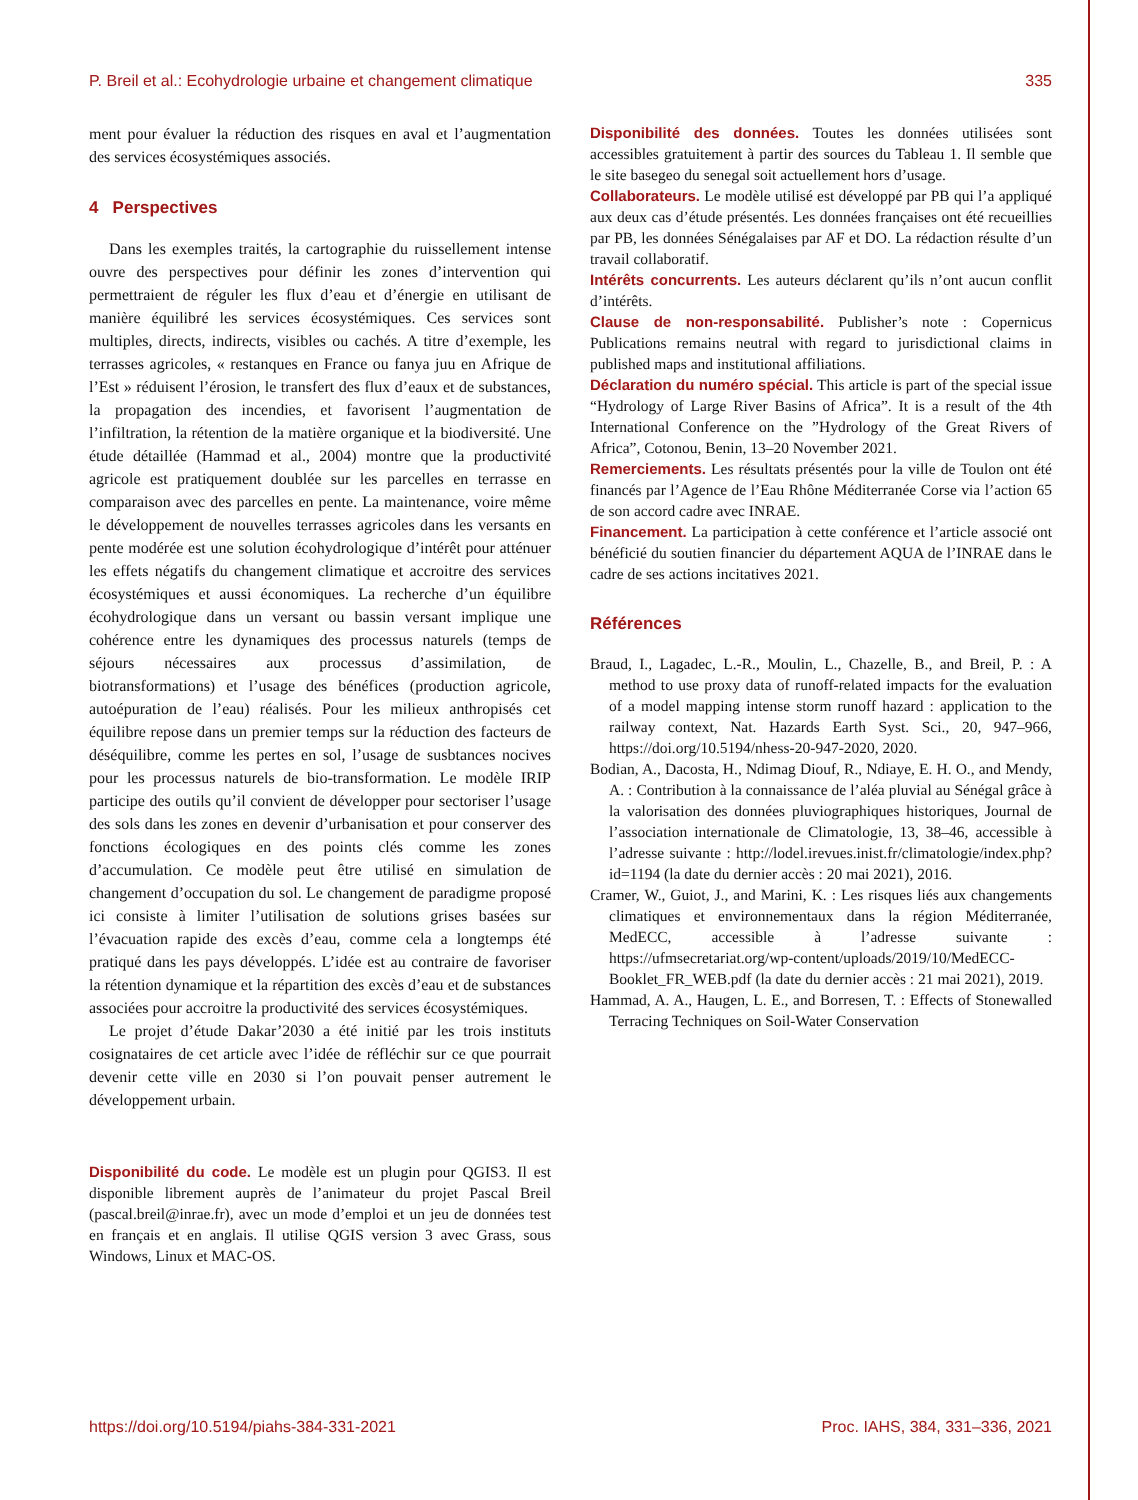P. Breil et al.: Ecohydrologie urbaine et changement climatique 335
ment pour évaluer la réduction des risques en aval et l’augmentation des services écosystémiques associés.
4 Perspectives
Dans les exemples traités, la cartographie du ruissellement intense ouvre des perspectives pour définir les zones d’intervention qui permettraient de réguler les flux d’eau et d’énergie en utilisant de manière équilibré les services écosystémiques. Ces services sont multiples, directs, indirects, visibles ou cachés. A titre d’exemple, les terrasses agricoles, « restanques en France ou fanya juu en Afrique de l’Est » réduisent l’érosion, le transfert des flux d’eaux et de substances, la propagation des incendies, et favorisent l’augmentation de l’infiltration, la rétention de la matière organique et la biodiversité. Une étude détaillée (Hammad et al., 2004) montre que la productivité agricole est pratiquement doublée sur les parcelles en terrasse en comparaison avec des parcelles en pente. La maintenance, voire même le développement de nouvelles terrasses agricoles dans les versants en pente modérée est une solution écohydrologique d’intérêt pour atténuer les effets négatifs du changement climatique et accroitre des services écosystémiques et aussi économiques. La recherche d’un équilibre écohydrologique dans un versant ou bassin versant implique une cohérence entre les dynamiques des processus naturels (temps de séjours nécessaires aux processus d’assimilation, de biotransformations) et l’usage des bénéfices (production agricole, autoépuration de l’eau) réalisés. Pour les milieux anthropisés cet équilibre repose dans un premier temps sur la réduction des facteurs de déséquilibre, comme les pertes en sol, l’usage de susbtances nocives pour les processus naturels de bio-transformation. Le modèle IRIP participe des outils qu’il convient de développer pour sectoriser l’usage des sols dans les zones en devenir d’urbanisation et pour conserver des fonctions écologiques en des points clés comme les zones d’accumulation. Ce modèle peut être utilisé en simulation de changement d’occupation du sol. Le changement de paradigme proposé ici consiste à limiter l’utilisation de solutions grises basées sur l’évacuation rapide des excès d’eau, comme cela a longtemps été pratiqué dans les pays développés. L’idée est au contraire de favoriser la rétention dynamique et la répartition des excès d’eau et de substances associées pour accroitre la productivité des services écosystémiques.
Le projet d’étude Dakar’2030 a été initié par les trois instituts cosignataires de cet article avec l’idée de réfléchir sur ce que pourrait devenir cette ville en 2030 si l’on pouvait penser autrement le développement urbain.
Disponibilité du code. Le modèle est un plugin pour QGIS3. Il est disponible librement auprès de l’animateur du projet Pascal Breil (pascal.breil@inrae.fr), avec un mode d’emploi et un jeu de données test en français et en anglais. Il utilise QGIS version 3 avec Grass, sous Windows, Linux et MAC-OS.
Disponibilité des données. Toutes les données utilisées sont accessibles gratuitement à partir des sources du Tableau 1. Il semble que le site basegeo du senegal soit actuellement hors d’usage.
Collaborateurs. Le modèle utilisé est développé par PB qui l’a appliqué aux deux cas d’étude présentés. Les données françaises ont été recueillies par PB, les données Sénégalaises par AF et DO. La rédaction résulte d’un travail collaboratif.
Intérêts concurrents. Les auteurs déclarent qu’ils n’ont aucun conflit d’intérêts.
Clause de non-responsabilité. Publisher’s note : Copernicus Publications remains neutral with regard to jurisdictional claims in published maps and institutional affiliations.
Déclaration du numéro spécial. This article is part of the special issue “Hydrology of Large River Basins of Africa”. It is a result of the 4th International Conference on the ”Hydrology of the Great Rivers of Africa”, Cotonou, Benin, 13–20 November 2021.
Remerciements. Les résultats présentés pour la ville de Toulon ont été financés par l’Agence de l’Eau Rhône Méditerranée Corse via l’action 65 de son accord cadre avec INRAE.
Financement. La participation à cette conférence et l’article associé ont bénéficié du soutien financier du département AQUA de l’INRAE dans le cadre de ses actions incitatives 2021.
Références
Braud, I., Lagadec, L.-R., Moulin, L., Chazelle, B., and Breil, P. : A method to use proxy data of runoff-related impacts for the evaluation of a model mapping intense storm runoff hazard : application to the railway context, Nat. Hazards Earth Syst. Sci., 20, 947–966, https://doi.org/10.5194/nhess-20-947-2020, 2020.
Bodian, A., Dacosta, H., Ndimag Diouf, R., Ndiaye, E. H. O., and Mendy, A. : Contribution à la connaissance de l’aléa pluvial au Sénégal grâce à la valorisation des données pluviographiques historiques, Journal de l’association internationale de Climatologie, 13, 38–46, accessible à l’adresse suivante : http://lodel.irevues.inist.fr/climatologie/index.php?id=1194 (la date du dernier accès : 20 mai 2021), 2016.
Cramer, W., Guiot, J., and Marini, K. : Les risques liés aux changements climatiques et environnementaux dans la région Méditerranée, MedECC, accessible à l’adresse suivante : https://ufmsecretariat.org/wp-content/uploads/2019/10/MedECC-Booklet_FR_WEB.pdf (la date du dernier accès : 21 mai 2021), 2019.
Hammad, A. A., Haugen, L. E., and Borresen, T. : Effects of Stonewalled Terracing Techniques on Soil-Water Conservation
https://doi.org/10.5194/piahs-384-331-2021 Proc. IAHS, 384, 331–336, 2021